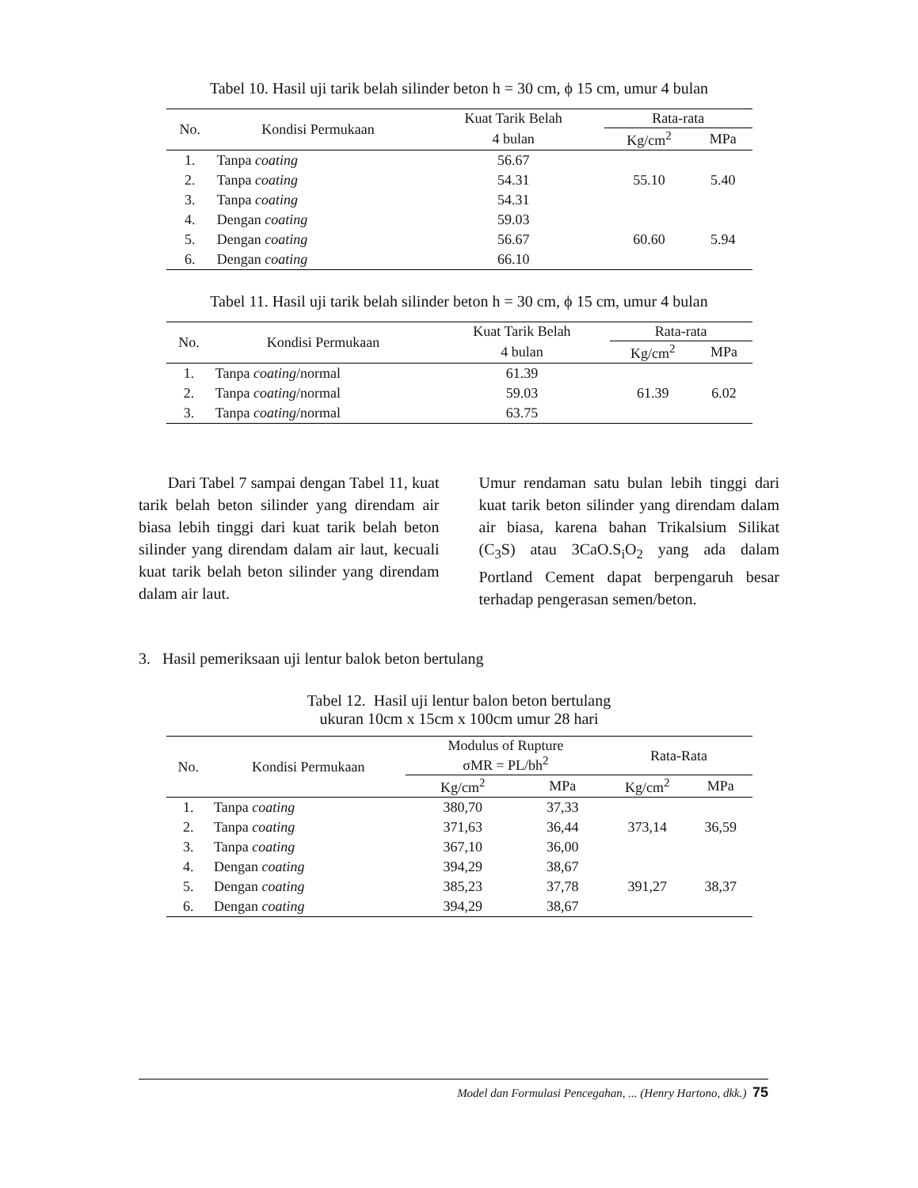Tabel 10. Hasil uji tarik belah silinder beton h = 30 cm, ϕ 15 cm, umur 4 bulan
| No. | Kondisi Permukaan | Kuat Tarik Belah | Rata-rata | |
| --- | --- | --- | --- | --- |
| | | 4 bulan | Kg/cm<sup>2</sup> | MPa |
| 1. | Tanpa coating | 56.67 | 55.10 | 5.40 |
| 2. | Tanpa coating | 54.31 | | |
| 3. | Tanpa coating | 54.31 | | |
| 4. | Dengan coating | 59.03 | 60.60 | 5.94 |
| 5. | Dengan coating | 56.67 | | |
| 6. | Dengan coating | 66.10 | | |
Tabel 11. Hasil uji tarik belah silinder beton h = 30 cm, ϕ 15 cm, umur 4 bulan
| No. | Kondisi Permukaan | Kuat Tarik Belah | Rata-rata | |
| --- | --- | --- | --- | --- |
| | | 4 bulan | Kg/cm<sup>2</sup> | MPa |
| 1. | Tanpa coating /normal | 61.39 | 61.39 | 6.02 |
| 2. | Tanpa coating /normal | 59.03 | | |
| 3. | Tanpa coating /normal | 63.75 | | |
Dari Tabel 7 sampai dengan Tabel 11, kuat tarik belah beton silinder yang direndam air biasa lebih tinggi dari kuat tarik belah beton silinder yang direndam dalam air laut, kecuali kuat tarik belah beton silinder yang direndam dalam air laut.
Umur rendaman satu bulan lebih tinggi dari kuat tarik beton silinder yang direndam dalam air biasa, karena bahan Trikalsium Silikat (C<sub>3</sub>S) atau 3CaO.S<sub>i</sub>O<sub>2</sub> yang ada dalam Portland Cement dapat berpengaruh besar terhadap pengerasan semen/beton.
3. Hasil pemeriksaan uji lentur balok beton bertulang
Tabel 12. Hasil uji lentur balon beton bertulang
ukuran 10cm x 15cm x 100cm umur 28 hari
| No. | Kondisi Permukaan | Modulus of Rupture σMR = PL/bh<sup>2</sup> | | Rata-Rata | |
| --- | --- | --- | --- | --- | --- |
| | | Kg/cm<sup>2</sup> | MPa | Kg/cm<sup>2</sup> | MPa |
| 1. | Tanpa coating | 380,70 | 37,33 | 373,14 | 36,59 |
| 2. | Tanpa coating | 371,63 | 36,44 | | |
| 3. | Tanpa coating | 367,10 | 36,00 | | |
| 4. | Dengan coating | 394,29 | 38,67 | 391,27 | 38,37 |
| 5. | Dengan coating | 385,23 | 37,78 | | |
| 6. | Dengan coating | 394,29 | 38,67 | | |
Model dan Formulasi Pencegahan, ... (Henry Hartono, dkk.) 75